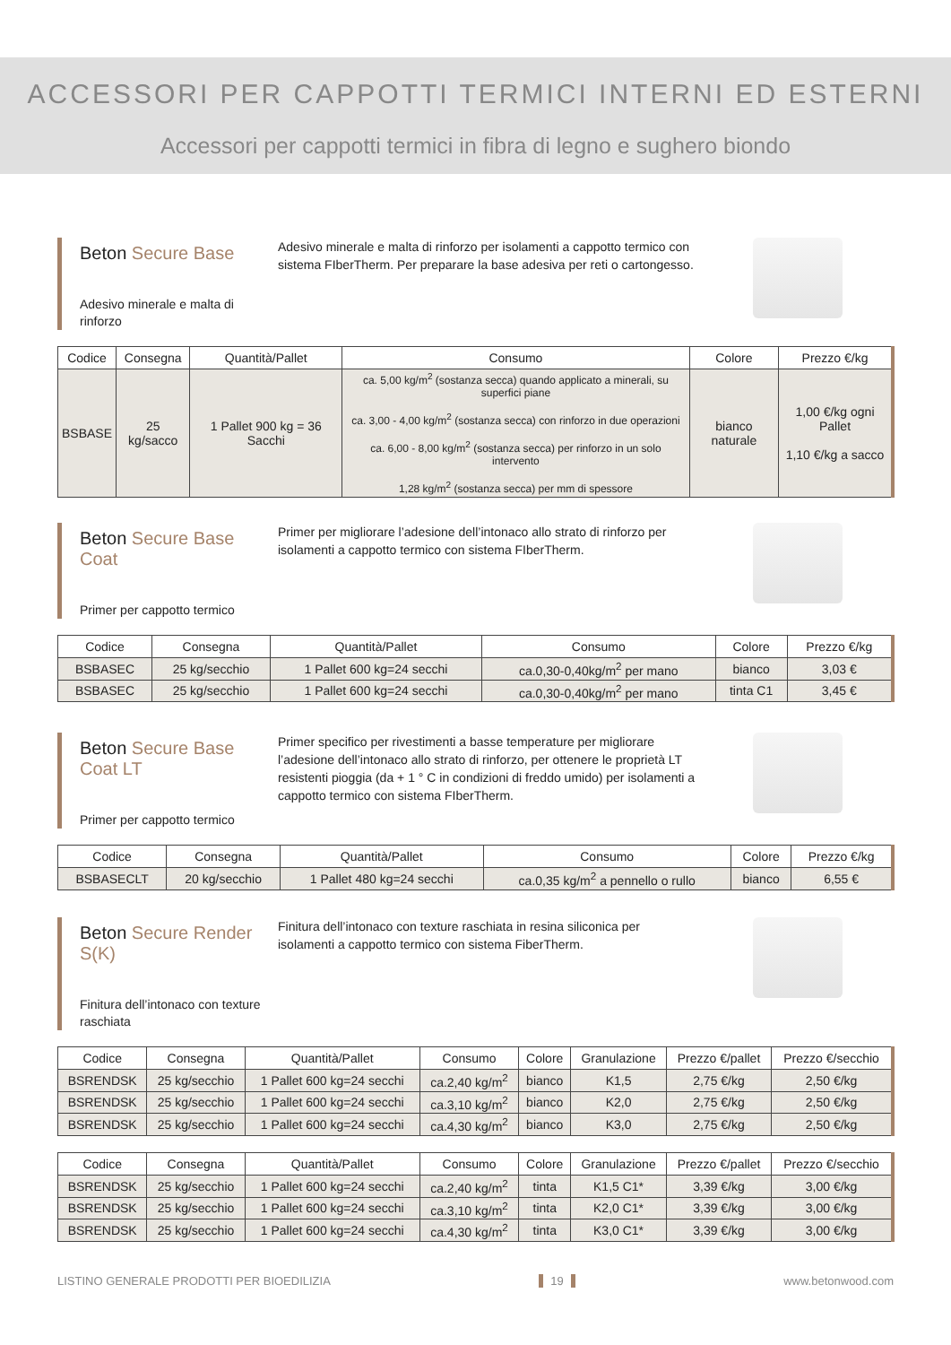ACCESSORI PER CAPPOTTI TERMICI INTERNI ED ESTERNI
Accessori per cappotti termici in fibra di legno e sughero biondo
Beton Secure Base
Adesivo minerale e malta di rinforzo
Adesivo minerale e malta di rinforzo per isolamenti a cappotto termico con sistema FIberTherm. Per preparare la base adesiva per reti o cartongesso.
| Codice | Consegna | Quantità/Pallet | Consumo | Colore | Prezzo €/kg |
| --- | --- | --- | --- | --- | --- |
| BSBASE | 25 kg/sacco | 1 Pallet 900 kg = 36 Sacchi | ca. 5,00 kg/m<sup>2</sup> (sostanza secca) quando applicato a minerali, su superfici piane ca. 3,00 - 4,00 kg/m<sup>2</sup> (sostanza secca) con rinforzo in due operazioni ca. 6,00 - 8,00 kg/m<sup>2</sup> (sostanza secca) per rinforzo in un solo intervento 1,28 kg/m<sup>2</sup> (sostanza secca) per mm di spessore | bianco naturale | 1,00 €/kg ogni Pallet 1,10 €/kg a sacco |
Beton Secure Base Coat
Primer per cappotto termico
Primer per migliorare l’adesione dell’intonaco allo strato di rinforzo per isolamenti a cappotto termico con sistema FIberTherm.
| Codice | Consegna | Quantità/Pallet | Consumo | Colore | Prezzo €/kg |
| --- | --- | --- | --- | --- | --- |
| BSBASEC | 25 kg/secchio | 1 Pallet 600 kg=24 secchi | ca.0,30-0,40kg/m<sup>2</sup> per mano | bianco | 3,03 € |
| BSBASEC | 25 kg/secchio | 1 Pallet 600 kg=24 secchi | ca.0,30-0,40kg/m<sup>2</sup> per mano | tinta C1 | 3,45 € |
Beton Secure Base Coat LT
Primer per cappotto termico
Primer specifico per rivestimenti a basse temperature per migliorare l’adesione dell’intonaco allo strato di rinforzo, per ottenere le proprietà LT resistenti pioggia (da + 1 ° C in condizioni di freddo umido) per isolamenti a cappotto termico con sistema FIberTherm.
| Codice | Consegna | Quantità/Pallet | Consumo | Colore | Prezzo €/kg |
| --- | --- | --- | --- | --- | --- |
| BSBASECLT | 20 kg/secchio | 1 Pallet 480 kg=24 secchi | ca.0,35 kg/m<sup>2</sup> a pennello o rullo | bianco | 6,55 € |
Beton Secure Render S(K)
Finitura dell’intonaco con texture raschiata
Finitura dell’intonaco con texture raschiata in resina siliconica per isolamenti a cappotto termico con sistema FiberTherm.
| Codice | Consegna | Quantità/Pallet | Consumo | Colore | Granulazione | Prezzo €/pallet | Prezzo €/secchio |
| --- | --- | --- | --- | --- | --- | --- | --- |
| BSRENDSK | 25 kg/secchio | 1 Pallet 600 kg=24 secchi | ca.2,40 kg/m<sup>2</sup> | bianco | K1,5 | 2,75 €/kg | 2,50 €/kg |
| BSRENDSK | 25 kg/secchio | 1 Pallet 600 kg=24 secchi | ca.3,10 kg/m<sup>2</sup> | bianco | K2,0 | 2,75 €/kg | 2,50 €/kg |
| BSRENDSK | 25 kg/secchio | 1 Pallet 600 kg=24 secchi | ca.4,30 kg/m<sup>2</sup> | bianco | K3,0 | 2,75 €/kg | 2,50 €/kg |
| Codice | Consegna | Quantità/Pallet | Consumo | Colore | Granulazione | Prezzo €/pallet | Prezzo €/secchio |
| --- | --- | --- | --- | --- | --- | --- | --- |
| BSRENDSK | 25 kg/secchio | 1 Pallet 600 kg=24 secchi | ca.2,40 kg/m<sup>2</sup> | tinta | K1,5 C1* | 3,39 €/kg | 3,00 €/kg |
| BSRENDSK | 25 kg/secchio | 1 Pallet 600 kg=24 secchi | ca.3,10 kg/m<sup>2</sup> | tinta | K2,0 C1* | 3,39 €/kg | 3,00 €/kg |
| BSRENDSK | 25 kg/secchio | 1 Pallet 600 kg=24 secchi | ca.4,30 kg/m<sup>2</sup> | tinta | K3,0 C1* | 3,39 €/kg | 3,00 €/kg |
LISTINO GENERALE PRODOTTI PER BIOEDILIZIA 19 www.betonwood.com